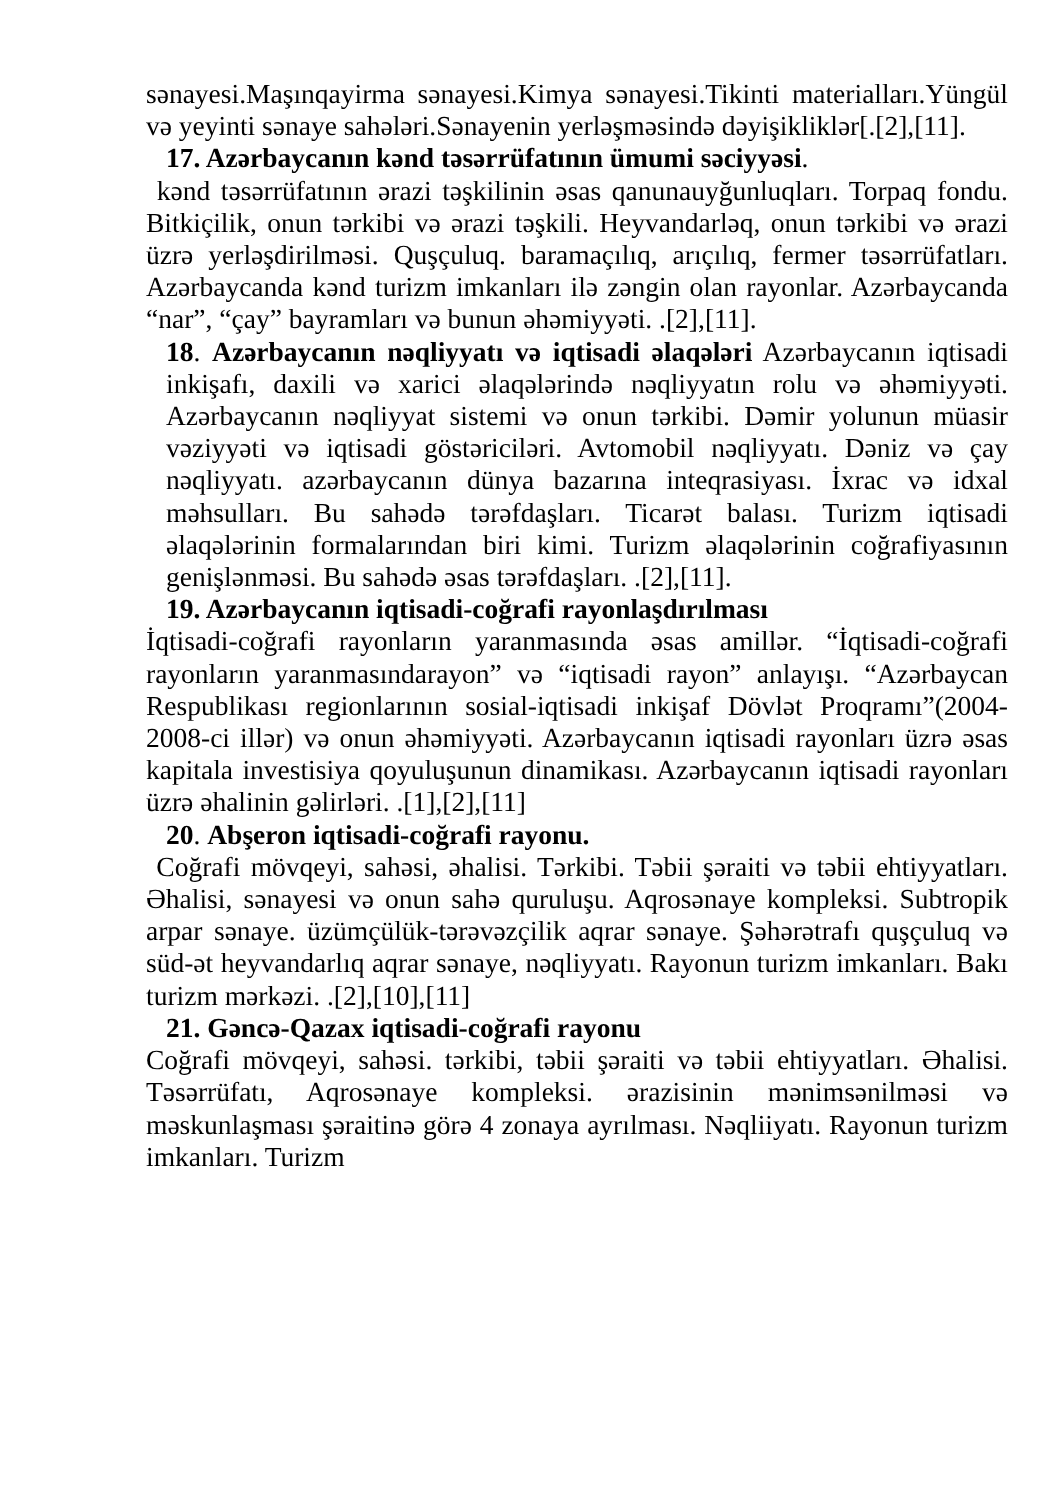sənayesi.Maşınqayirma sənayesi.Kimya sənayesi.Tikinti materialları.Yüngül və yeyinti sənaye sahələri.Sənayenin yerləşməsində dəyişikliklər[.[2],[11].
17. Azərbaycanın kənd təsərrüfatının ümumi səciyyəsi.
kənd təsərrüfatının ərazi təşkilinin əsas qanunauyğunluqları. Torpaq fondu. Bitkiçilik, onun tərkibi və ərazi təşkili. Heyvandarləq, onun tərkibi və ərazi üzrə yerləşdirilməsi. Quşçuluq. baramaçılıq, arıçılıq, fermer təsərrüfatları. Azərbaycanda kənd turizm imkanları ilə zəngin olan rayonlar. Azərbaycanda “nar”, “çay” bayramları və bunun əhəmiyyəti. .[2],[11].
18. Azərbaycanın nəqliyyatı və iqtisadi əlaqələri Azərbaycanın iqtisadi inkişafı, daxili və xarici əlaqələrində nəqliyyatın rolu və əhəmiyyəti. Azərbaycanın nəqliyyat sistemi və onun tərkibi. Dəmir yolunun müasir vəziyyəti və iqtisadi göstəriciləri. Avtomobil nəqliyyatı. Dəniz və çay nəqliyyatı. azərbaycanın dünya bazarına inteqrasiyası. İxrac və idxal məhsulları. Bu sahədə tərəfdaşları. Ticarət balası. Turizm iqtisadi əlaqələrinin formalarından biri kimi. Turizm əlaqələrinin coğrafiyasının genişlənməsi. Bu sahədə əsas tərəfdaşları. .[2],[11].
19. Azərbaycanın iqtisadi-coğrafi rayonlaşdırılması
İqtisadi-coğrafi rayonların yaranmasında əsas amillər. “İqtisadi-coğrafi rayonların yaranmasındarayon” və “iqtisadi rayon” anlayışı. “Azərbaycan Respublikası regionlarının sosial-iqtisadi inkişaf Dövlət Proqramı”(2004-2008-ci illər) və onun əhəmiyyəti. Azərbaycanın iqtisadi rayonları üzrə əsas kapitala investisiya qoyuluşunun dinamikası. Azərbaycanın iqtisadi rayonları üzrə əhalinin gəlirləri. .[1],[2],[11]
20. Abşeron iqtisadi-coğrafi rayonu.
Coğrafi mövqeyi, sahəsi, əhalisi. Tərkibi. Təbii şəraiti və təbii ehtiyyatları. Əhalisi, sənayesi və onun sahə quruluşu. Aqrosənaye kompleksi. Subtropik arpar sənaye. üzümçülük-tərəvəzçilik aqrar sənaye. Şəhərətrafı quşçuluq və süd-ət heyvandarlıq aqrar sənaye, nəqliyyatı. Rayonun turizm imkanları. Bakı turizm mərkəzi. .[2],[10],[11]
21. Gəncə-Qazax iqtisadi-coğrafi rayonu
Coğrafi mövqeyi, sahəsi. tərkibi, təbii şəraiti və təbii ehtiyyatları. Əhalisi. Təsərrüfatı, Aqrosənaye kompleksi. ərazisinin mənimsənilməsi və məskunlaşması şəraitinə görə 4 zonaya ayrılması. Nəqliiyatı. Rayonun turizm imkanları. Turizm